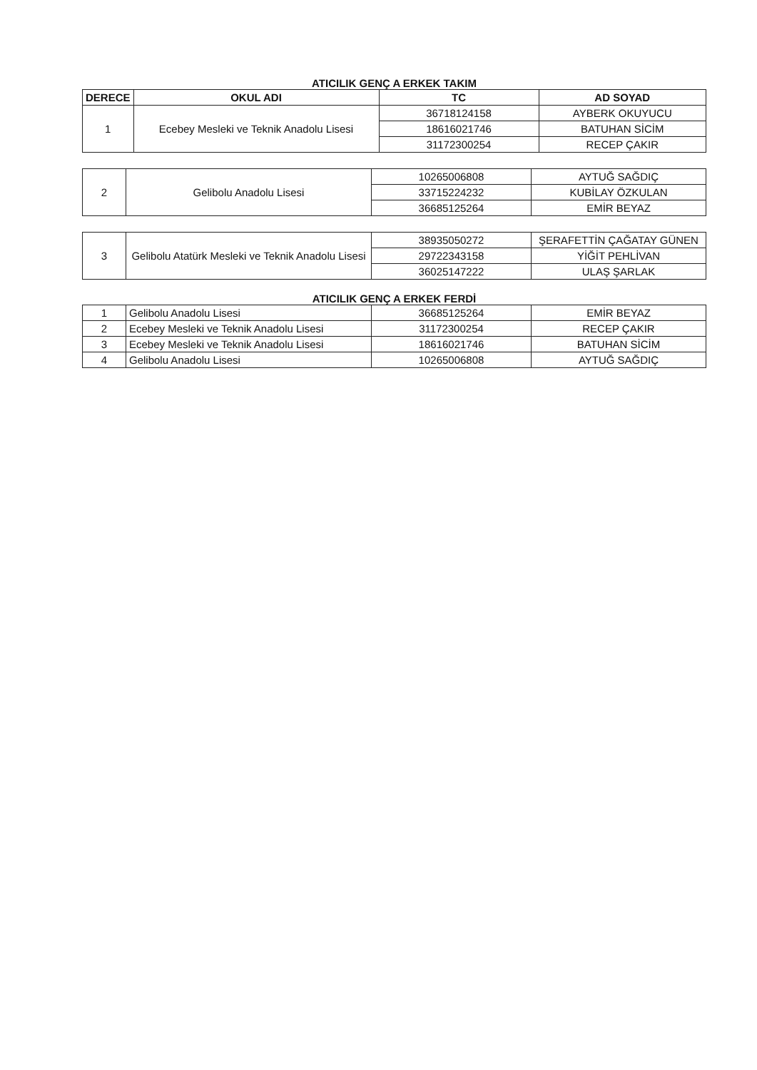ATICILIK GENÇ A ERKEK TAKIM
| DERECE | OKUL ADI | TC | AD SOYAD |
| --- | --- | --- | --- |
| 1 | Ecebey Mesleki ve Teknik Anadolu Lisesi | 36718124158 | AYBERK OKUYUCU |
| | | 18616021746 | BATUHAN SİCİM |
| | | 31172300254 | RECEP ÇAKIR |
| 2 | Gelibolu Anadolu Lisesi | 10265006808 | AYTUĞ SAĞDIÇ |
| | | 33715224232 | KUBİLAY ÖZKULAN |
| | | 36685125264 | EMİR BEYAZ |
| 3 | Gelibolu Atatürk Mesleki ve Teknik Anadolu Lisesi | 38935050272 | ŞERAFETTİN ÇAĞATAY GÜNEN |
| | | 29722343158 | YİĞİT PEHLİVAN |
| | | 36025147222 | ULAŞ ŞARLAK |
ATICILIK GENÇ A ERKEK FERDİ
| 1 | Gelibolu Anadolu Lisesi | 36685125264 | EMİR BEYAZ |
| 2 | Ecebey Mesleki ve Teknik Anadolu Lisesi | 31172300254 | RECEP ÇAKIR |
| 3 | Ecebey Mesleki ve Teknik Anadolu Lisesi | 18616021746 | BATUHAN SİCİM |
| 4 | Gelibolu Anadolu Lisesi | 10265006808 | AYTUĞ SAĞDIÇ |